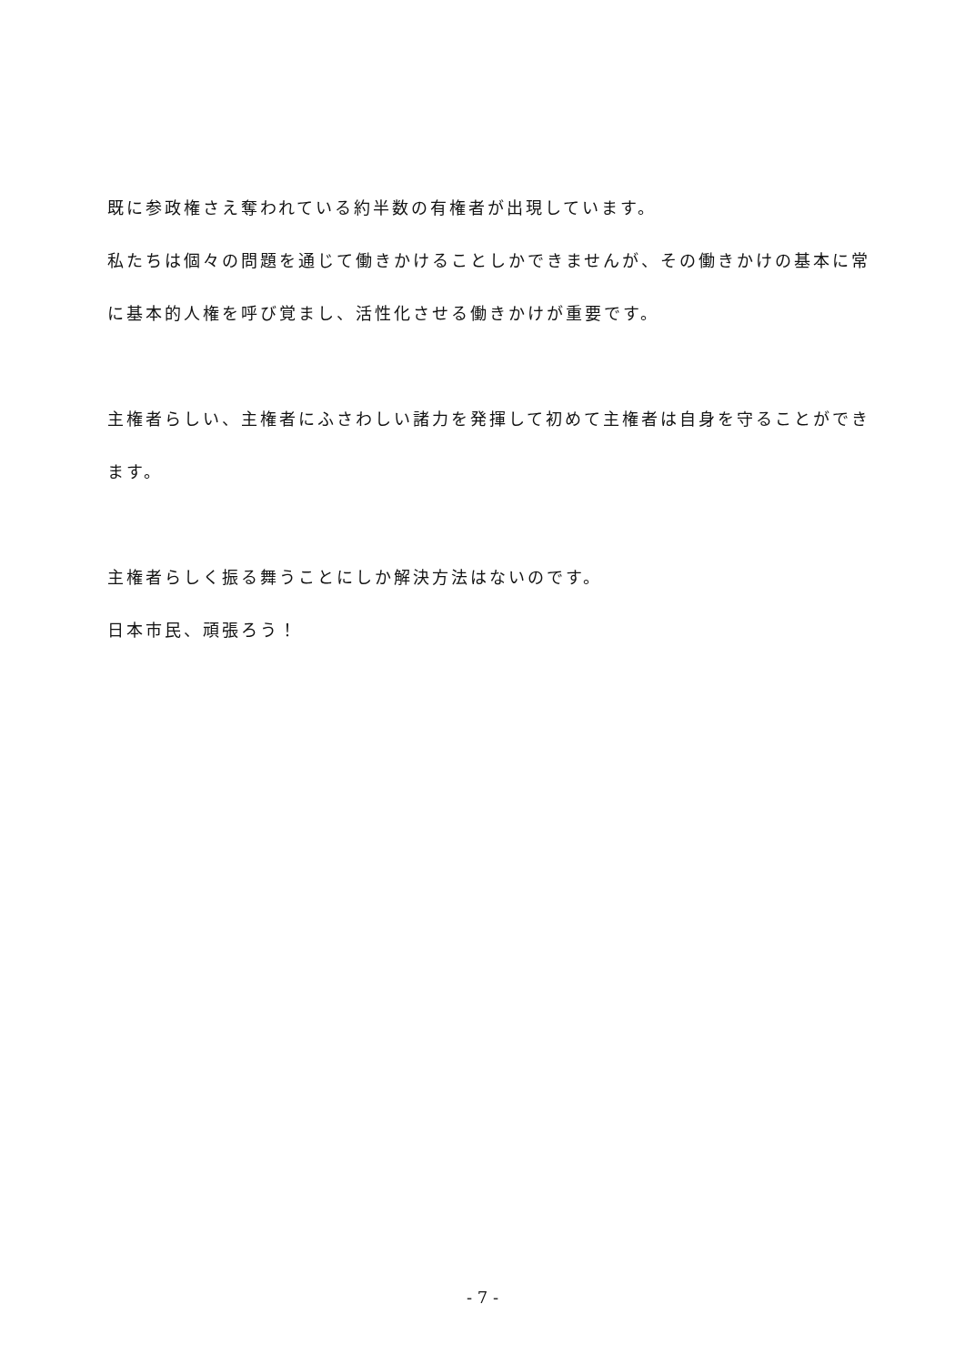既に参政権さえ奪われている約半数の有権者が出現しています。
私たちは個々の問題を通じて働きかけることしかできませんが、その働きかけの基本に常に基本的人権を呼び覚まし、活性化させる働きかけが重要です。
主権者らしい、主権者にふさわしい諸力を発揮して初めて主権者は自身を守ることができます。
主権者らしく振る舞うことにしか解決方法はないのです。
日本市民、頑張ろう！
- 7 -